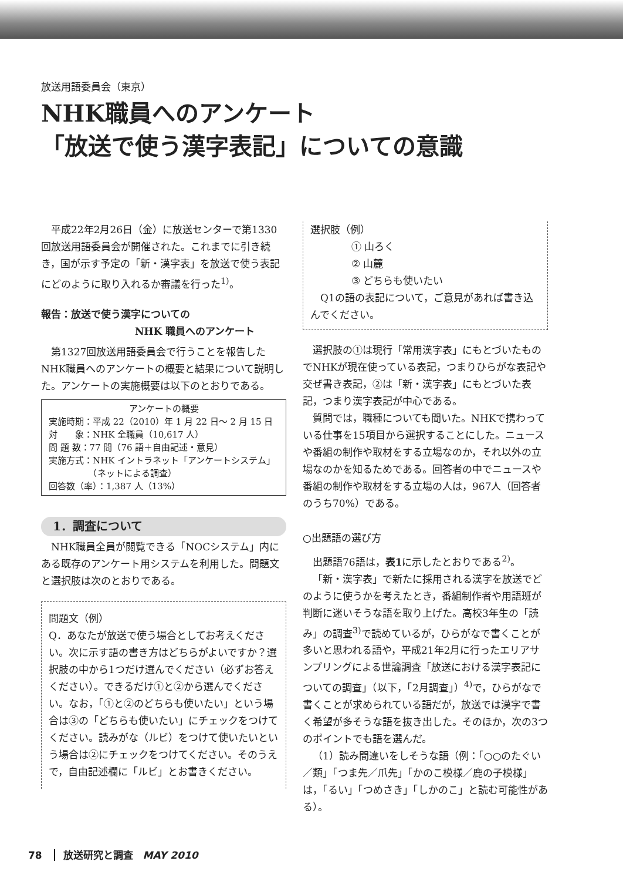放送用語委員会（東京）
NHK職員へのアンケート
「放送で使う漢字表記」についての意識
平成22年2月26日（金）に放送センターで第1330回放送用語委員会が開催された。これまでに引き続き，国が示す予定の「新・漢字表」を放送で使う表記にどのように取り入れるか審議を行った<sup>1)</sup>。
報告：放送で使う漢字についての
NHK 職員へのアンケート
第1327回放送用語委員会で行うことを報告したNHK職員へのアンケートの概要と結果について説明した。アンケートの実施概要は以下のとおりである。
アンケートの概要
実施時期：平成 22（2010）年 1 月 22 日～ 2 月 15 日
対　　象：NHK 全職員（10,617 人）
問 題 数：77 問（76 語＋自由記述・意見）
実施方式：NHK イントラネット「アンケートシステム」
　　　　　（ネットによる調査）
回答数（率）：1,387 人（13%）
1．調査について
NHK職員全員が閲覧できる「NOCシステム」内にある既存のアンケート用システムを利用した。問題文と選択肢は次のとおりである。
問題文（例）
Q．あなたが放送で使う場合としてお考えください。次に示す語の書き方はどちらがよいですか？選択肢の中から1つだけ選んでください（必ずお答えください）。できるだけ①と②から選んでください。なお，「①と②のどちらも使いたい」という場合は③の「どちらも使いたい」にチェックをつけてください。読みがな（ルビ）をつけて使いたいという場合は②にチェックをつけてください。そのうえで，自由記述欄に「ルビ」とお書きください。
選択肢（例）
① 山ろく
② 山麓
③ どちらも使いたい
　Q1の語の表記について，ご意見があれば書き込んでください。
選択肢の①は現行「常用漢字表」にもとづいたものでNHKが現在使っている表記，つまりひらがな表記や交ぜ書き表記，②は「新・漢字表」にもとづいた表記，つまり漢字表記が中心である。
質問では，職種についても聞いた。NHKで携わっている仕事を15項目から選択することにした。ニュースや番組の制作や取材をする立場なのか，それ以外の立場なのかを知るためである。回答者の中でニュースや番組の制作や取材をする立場の人は，967人（回答者のうち70%）である。
○出題語の選び方
出題語76語は，表1に示したとおりである<sup>2)</sup>。
「新・漢字表」で新たに採用される漢字を放送でどのように使うかを考えたとき，番組制作者や用語班が判断に迷いそうな語を取り上げた。高校3年生の「読み」の調査<sup>3)</sup>で読めているが，ひらがなで書くことが多いと思われる語や，平成21年2月に行ったエリアサンプリングによる世論調査「放送における漢字表記についての調査」（以下，「2月調査」）<sup>4)</sup>で，ひらがなで書くことが求められている語だが，放送では漢字で書く希望が多そうな語を抜き出した。そのほか，次の3つのポイントでも語を選んだ。
（1）読み間違いをしそうな語（例：「○○のたぐい／類」「つま先／爪先」「かのこ模様／鹿の子模様」は，「るい」「つめさき」「しかのこ」と読む可能性がある）。
78 放送研究と調査　MAY 2010